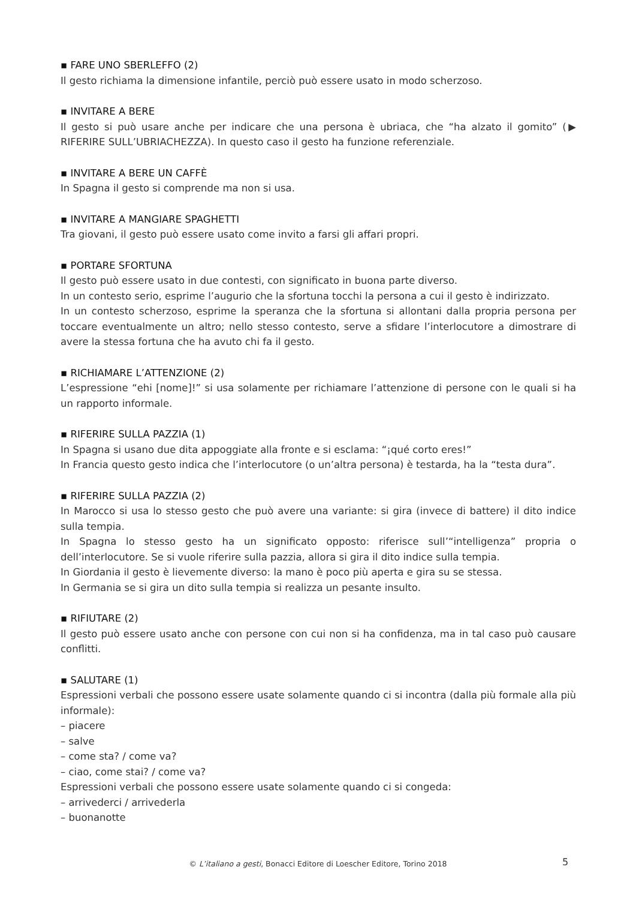▪ FARE UNO SBERLEFFO (2)
Il gesto richiama la dimensione infantile, perciò può essere usato in modo scherzoso.
▪ INVITARE A BERE
Il gesto si può usare anche per indicare che una persona è ubriaca, che “ha alzato il gomito” (▶ RIFERIRE SULL’UBRIACHEZZA). In questo caso il gesto ha funzione referenziale.
▪ INVITARE A BERE UN CAFFÈ
In Spagna il gesto si comprende ma non si usa.
▪ INVITARE A MANGIARE SPAGHETTI
Tra giovani, il gesto può essere usato come invito a farsi gli affari propri.
▪ PORTARE SFORTUNA
Il gesto può essere usato in due contesti, con significato in buona parte diverso.
In un contesto serio, esprime l’augurio che la sfortuna tocchi la persona a cui il gesto è indirizzato.
In un contesto scherzoso, esprime la speranza che la sfortuna si allontani dalla propria persona per toccare eventualmente un altro; nello stesso contesto, serve a sfidare l’interlocutore a dimostrare di avere la stessa fortuna che ha avuto chi fa il gesto.
▪ RICHIAMARE L’ATTENZIONE (2)
L’espressione “ehi [nome]!” si usa solamente per richiamare l’attenzione di persone con le quali si ha un rapporto informale.
▪ RIFERIRE SULLA PAZZIA (1)
In Spagna si usano due dita appoggiate alla fronte e si esclama: “¡qué corto eres!”
In Francia questo gesto indica che l’interlocutore (o un’altra persona) è testarda, ha la “testa dura”.
▪ RIFERIRE SULLA PAZZIA (2)
In Marocco si usa lo stesso gesto che può avere una variante: si gira (invece di battere) il dito indice sulla tempia.
In Spagna lo stesso gesto ha un significato opposto: riferisce sull’“intelligenza” propria o dell’interlocutore. Se si vuole riferire sulla pazzia, allora si gira il dito indice sulla tempia.
In Giordania il gesto è lievemente diverso: la mano è poco più aperta e gira su se stessa.
In Germania se si gira un dito sulla tempia si realizza un pesante insulto.
▪ RIFIUTARE (2)
Il gesto può essere usato anche con persone con cui non si ha confidenza, ma in tal caso può causare conflitti.
▪ SALUTARE (1)
Espressioni verbali che possono essere usate solamente quando ci si incontra (dalla più formale alla più informale):
– piacere
– salve
– come sta? / come va?
– ciao, come stai? / come va?
Espressioni verbali che possono essere usate solamente quando ci si congeda:
– arrivederci / arrivederla
– buonanotte
© L’italiano a gesti, Bonacci Editore di Loescher Editore, Torino 2018 5